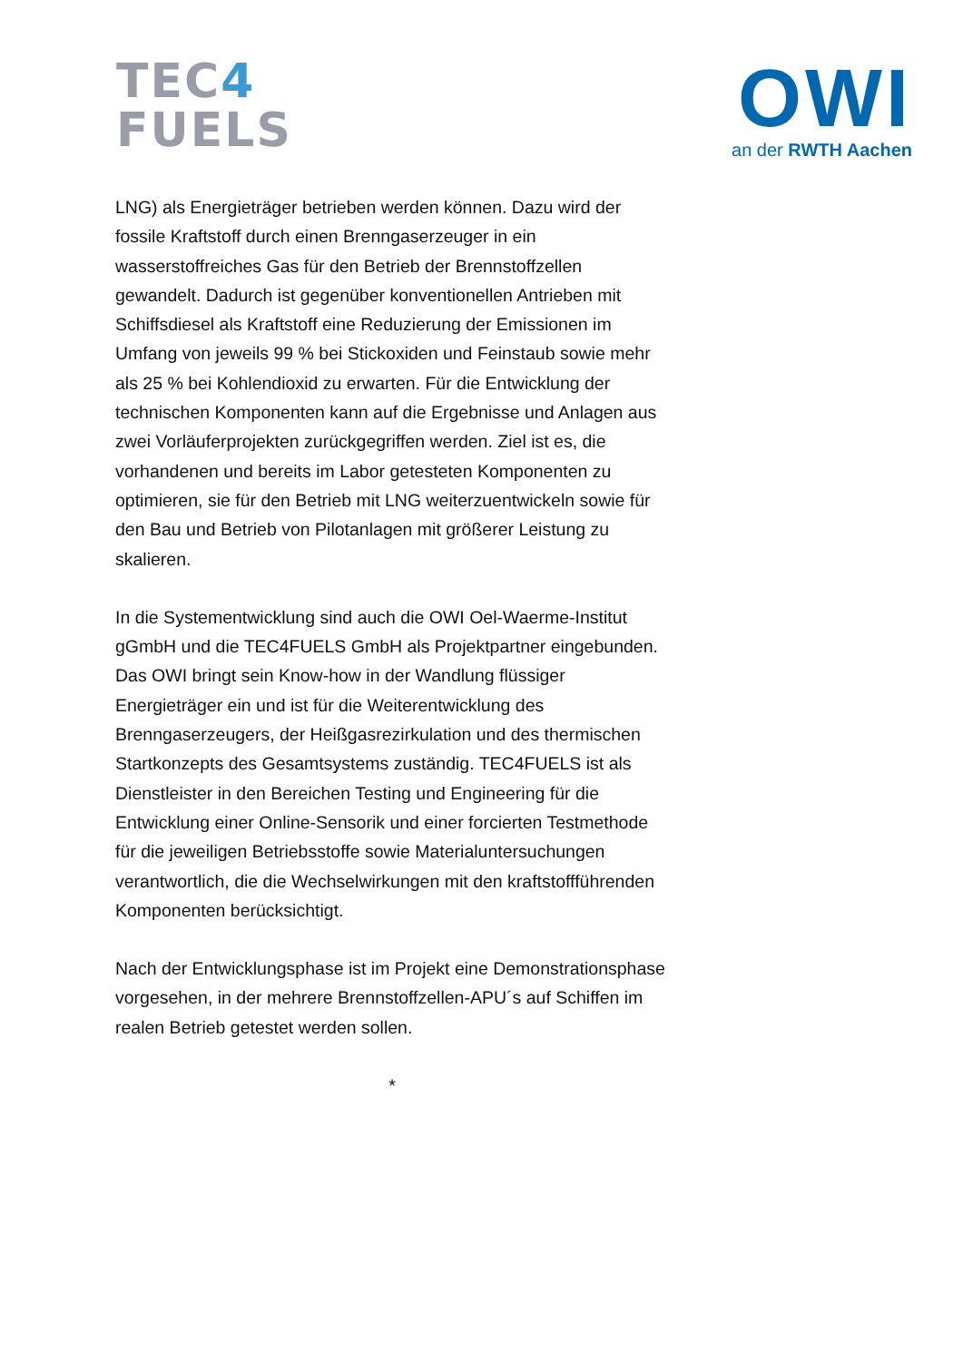TEC4
FUELS
OWI
an der RWTH Aachen
LNG) als Energieträger betrieben werden können. Dazu wird der fossile Kraftstoff durch einen Brenngaserzeuger in ein wasserstoffreiches Gas für den Betrieb der Brennstoffzellen gewandelt. Dadurch ist gegenüber konventionellen Antrieben mit Schiffsdiesel als Kraftstoff eine Reduzierung der Emissionen im Umfang von jeweils 99 % bei Stickoxiden und Feinstaub sowie mehr als 25 % bei Kohlendioxid zu erwarten. Für die Entwicklung der technischen Komponenten kann auf die Ergebnisse und Anlagen aus zwei Vorläuferprojekten zurückgegriffen werden. Ziel ist es, die vorhandenen und bereits im Labor getesteten Komponenten zu optimieren, sie für den Betrieb mit LNG weiterzuentwickeln sowie für den Bau und Betrieb von Pilotanlagen mit größerer Leistung zu skalieren.
In die Systementwicklung sind auch die OWI Oel-Waerme-Institut gGmbH und die TEC4FUELS GmbH als Projektpartner eingebunden. Das OWI bringt sein Know-how in der Wandlung flüssiger Energieträger ein und ist für die Weiterentwicklung des Brenngaserzeugers, der Heißgasrezirkulation und des thermischen Startkonzepts des Gesamtsystems zuständig. TEC4FUELS ist als Dienstleister in den Bereichen Testing und Engineering für die Entwicklung einer Online-Sensorik und einer forcierten Testmethode für die jeweiligen Betriebsstoffe sowie Materialuntersuchungen verantwortlich, die die Wechselwirkungen mit den kraftstoffführenden Komponenten berücksichtigt.
Nach der Entwicklungsphase ist im Projekt eine Demonstrationsphase vorgesehen, in der mehrere Brennstoffzellen-APU´s auf Schiffen im realen Betrieb getestet werden sollen.
*